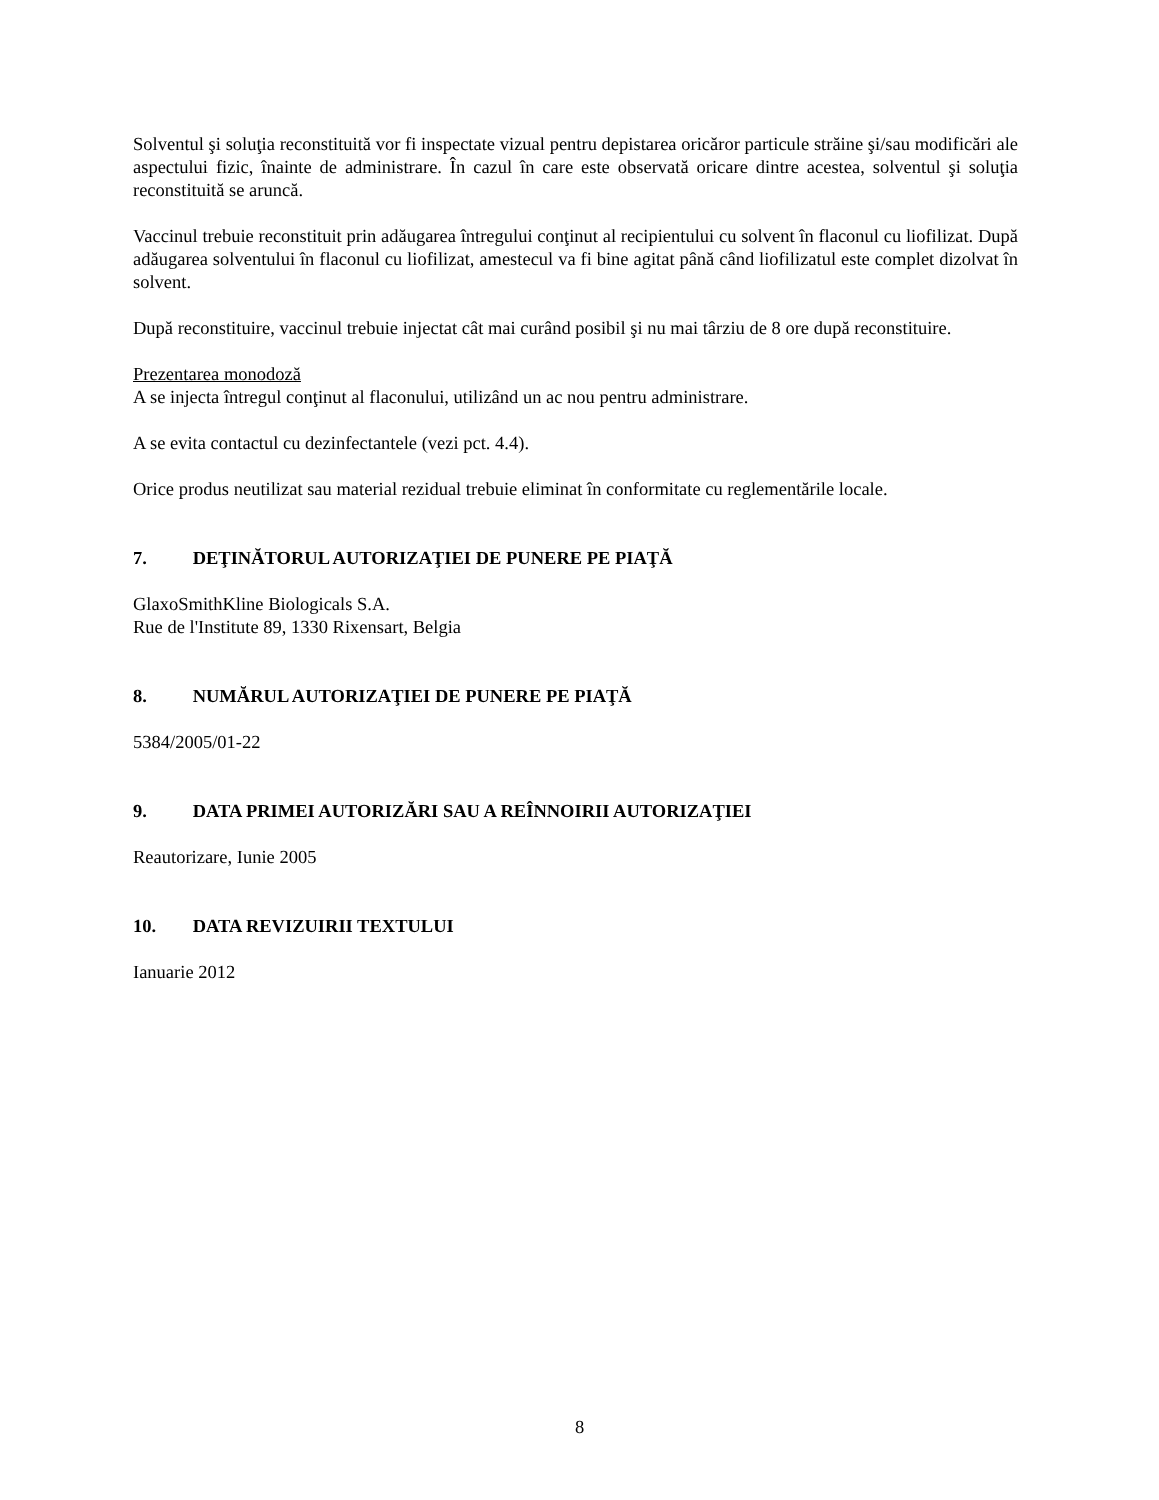Solventul şi soluţia reconstituită vor fi inspectate vizual pentru depistarea oricăror particule străine şi/sau modificări ale aspectului fizic, înainte de administrare. În cazul în care este observată oricare dintre acestea, solventul şi soluţia reconstituită se aruncă.
Vaccinul trebuie reconstituit prin adăugarea întregului conţinut al recipientului cu solvent în flaconul cu liofilizat. După adăugarea solventului în flaconul cu liofilizat, amestecul va fi bine agitat până când liofilizatul este complet dizolvat în solvent.
După reconstituire, vaccinul trebuie injectat cât mai curând posibil şi nu mai târziu de 8 ore după reconstituire.
Prezentarea monodoză
A se injecta întregul conţinut al flaconului, utilizând un ac nou pentru administrare.
A se evita contactul cu dezinfectantele (vezi pct. 4.4).
Orice produs neutilizat sau material rezidual trebuie eliminat în conformitate cu reglementările locale.
7. DEŢINĂTORUL AUTORIZAŢIEI DE PUNERE PE PIAŢĂ
GlaxoSmithKline Biologicals S.A.
Rue de l'Institute 89, 1330 Rixensart, Belgia
8. NUMĂRUL AUTORIZAŢIEI DE PUNERE PE PIAŢĂ
5384/2005/01-22
9. DATA PRIMEI AUTORIZĂRI SAU A REÎNNOIRII AUTORIZAŢIEI
Reautorizare, Iunie 2005
10. DATA REVIZUIRII TEXTULUI
Ianuarie 2012
8